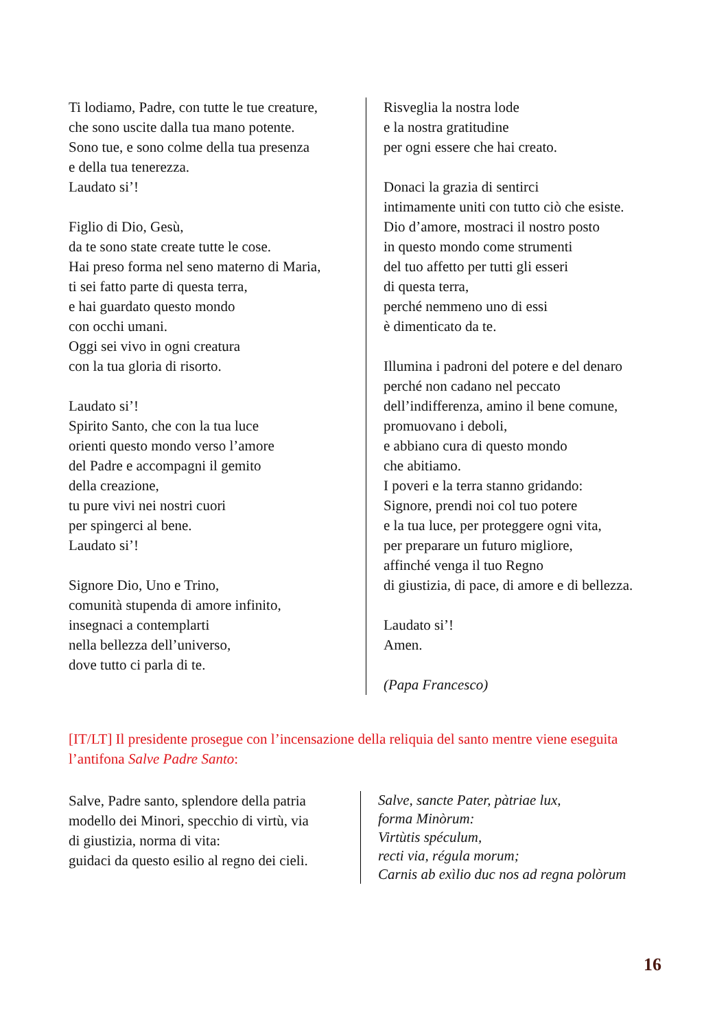Ti lodiamo, Padre, con tutte le tue creature,
che sono uscite dalla tua mano potente.
Sono tue, e sono colme della tua presenza
e della tua tenerezza.
Laudato si’!
Figlio di Dio, Gesù,
da te sono state create tutte le cose.
Hai preso forma nel seno materno di Maria,
ti sei fatto parte di questa terra,
e hai guardato questo mondo
con occhi umani.
Oggi sei vivo in ogni creatura
con la tua gloria di risorto.
Laudato si’!
Spirito Santo, che con la tua luce
orienti questo mondo verso l’amore
del Padre e accompagni il gemito
della creazione,
tu pure vivi nei nostri cuori
per spingerci al bene.
Laudato si’!
Signore Dio, Uno e Trino,
comunità stupenda di amore infinito,
insegnaci a contemplarti
nella bellezza dell’universo,
dove tutto ci parla di te.
Risveglia la nostra lode
e la nostra gratitudine
per ogni essere che hai creato.
Donaci la grazia di sentirci
intimamente uniti con tutto ciò che esiste.
Dio d’amore, mostraci il nostro posto
in questo mondo come strumenti
del tuo affetto per tutti gli esseri
di questa terra,
perché nemmeno uno di essi
è dimenticato da te.
Illumina i padroni del potere e del denaro
perché non cadano nel peccato
dell’indifferenza, amino il bene comune,
promuovano i deboli,
e abbiano cura di questo mondo
che abitiamo.
I poveri e la terra stanno gridando:
Signore, prendi noi col tuo potere
e la tua luce, per proteggere ogni vita,
per preparare un futuro migliore,
affinché venga il tuo Regno
di giustizia, di pace, di amore e di bellezza.
Laudato si’!
Amen.
(Papa Francesco)
[IT/LT] Il presidente prosegue con l’incensazione della reliquia del santo mentre viene eseguita l’antifona Salve Padre Santo:
Salve, Padre santo, splendore della patria
modello dei Minori, specchio di virtù, via
di giustizia, norma di vita:
guidaci da questo esilio al regno dei cieli.
Salve, sancte Pater, pàtriae lux,
forma Minòrum:
Virtùtis spéculum,
recti via, régula morum;
Carnis ab exìlio duc nos ad regna polòrum
16